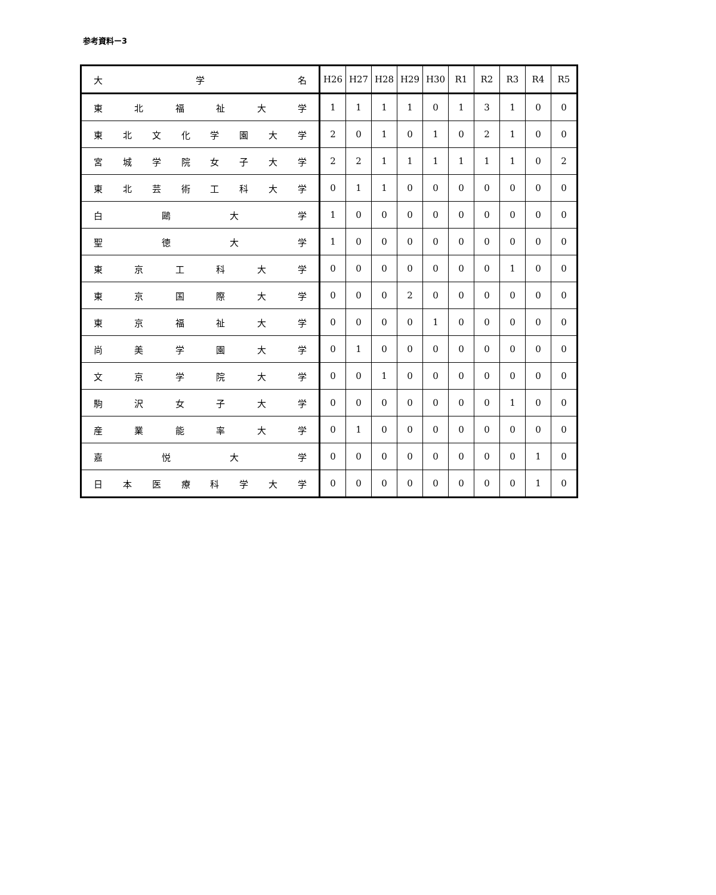参考資料ー3
| 大 学 名 | H26 | H27 | H28 | H29 | H30 | R1 | R2 | R3 | R4 | R5 |
| --- | --- | --- | --- | --- | --- | --- | --- | --- | --- | --- |
| 東北福祉大学 | 1 | 1 | 1 | 1 | 0 | 1 | 3 | 1 | 0 | 0 |
| 東北文化学園大学 | 2 | 0 | 1 | 0 | 1 | 0 | 2 | 1 | 0 | 0 |
| 宮城学院女子大学 | 2 | 2 | 1 | 1 | 1 | 1 | 1 | 1 | 0 | 2 |
| 東北芸術工科大学 | 0 | 1 | 1 | 0 | 0 | 0 | 0 | 0 | 0 | 0 |
| 白鷗大学 | 1 | 0 | 0 | 0 | 0 | 0 | 0 | 0 | 0 | 0 |
| 聖徳大学 | 1 | 0 | 0 | 0 | 0 | 0 | 0 | 0 | 0 | 0 |
| 東京工科大学 | 0 | 0 | 0 | 0 | 0 | 0 | 0 | 1 | 0 | 0 |
| 東京国際大学 | 0 | 0 | 0 | 2 | 0 | 0 | 0 | 0 | 0 | 0 |
| 東京福祉大学 | 0 | 0 | 0 | 0 | 1 | 0 | 0 | 0 | 0 | 0 |
| 尚美学園大学 | 0 | 1 | 0 | 0 | 0 | 0 | 0 | 0 | 0 | 0 |
| 文京学院大学 | 0 | 0 | 1 | 0 | 0 | 0 | 0 | 0 | 0 | 0 |
| 駒沢女子大学 | 0 | 0 | 0 | 0 | 0 | 0 | 0 | 1 | 0 | 0 |
| 産業能率大学 | 0 | 1 | 0 | 0 | 0 | 0 | 0 | 0 | 0 | 0 |
| 嘉悦大学 | 0 | 0 | 0 | 0 | 0 | 0 | 0 | 0 | 1 | 0 |
| 日本医療科学大学 | 0 | 0 | 0 | 0 | 0 | 0 | 0 | 0 | 1 | 0 |